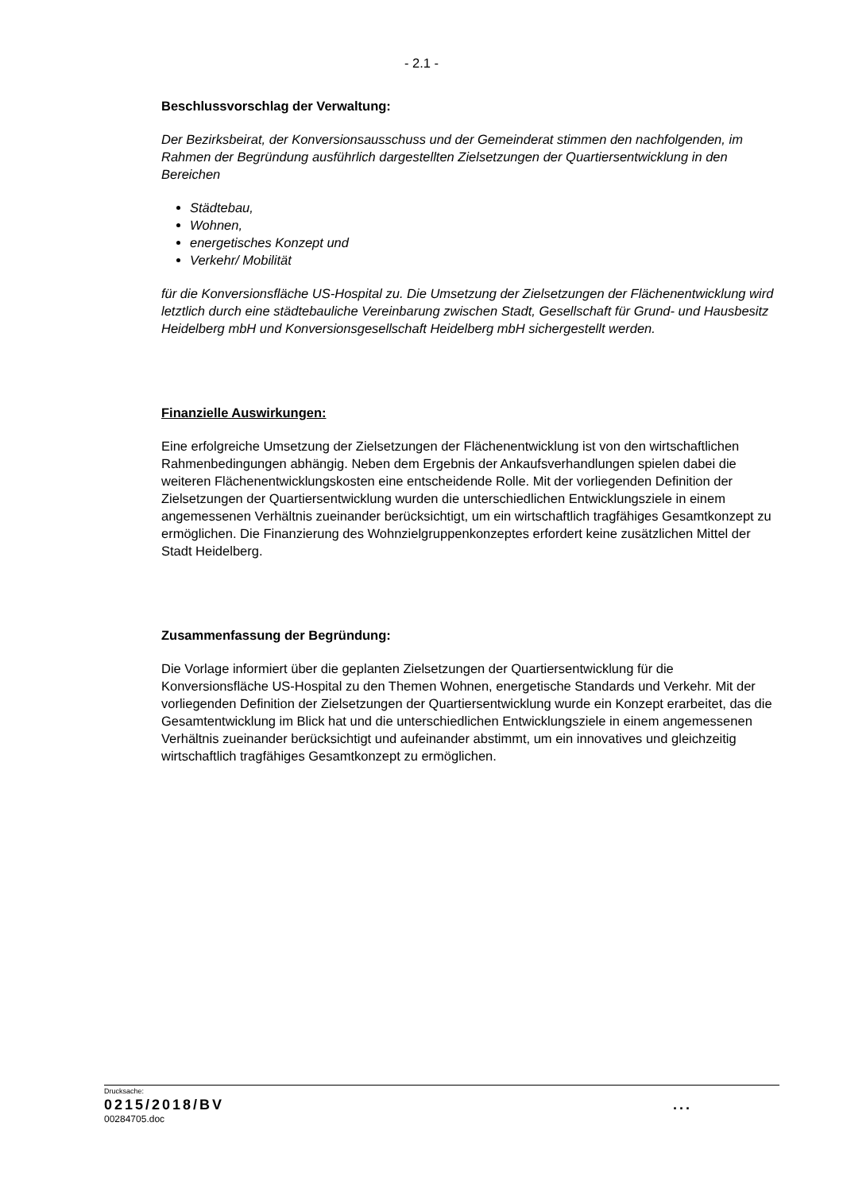- 2.1 -
Beschlussvorschlag der Verwaltung:
Der Bezirksbeirat, der Konversionsausschuss und der Gemeinderat stimmen den nachfolgenden, im Rahmen der Begründung ausführlich dargestellten Zielsetzungen der Quartiersentwicklung in den Bereichen
Städtebau,
Wohnen,
energetisches Konzept und
Verkehr/ Mobilität
für die Konversionsfläche US-Hospital zu. Die Umsetzung der Zielsetzungen der Flächenentwicklung wird letztlich durch eine städtebauliche Vereinbarung zwischen Stadt, Gesellschaft für Grund- und Hausbesitz Heidelberg mbH und Konversionsgesellschaft Heidelberg mbH sichergestellt werden.
Finanzielle Auswirkungen:
Eine erfolgreiche Umsetzung der Zielsetzungen der Flächenentwicklung ist von den wirtschaftlichen Rahmenbedingungen abhängig. Neben dem Ergebnis der Ankaufsverhandlungen spielen dabei die weiteren Flächenentwicklungskosten eine entscheidende Rolle. Mit der vorliegenden Definition der Zielsetzungen der Quartiersentwicklung wurden die unterschiedlichen Entwicklungsziele in einem angemessenen Verhältnis zueinander berücksichtigt, um ein wirtschaftlich tragfähiges Gesamtkonzept zu ermöglichen. Die Finanzierung des Wohnzielgruppenkonzeptes erfordert keine zusätzlichen Mittel der Stadt Heidelberg.
Zusammenfassung der Begründung:
Die Vorlage informiert über die geplanten Zielsetzungen der Quartiersentwicklung für die Konversionsfläche US-Hospital zu den Themen Wohnen, energetische Standards und Verkehr. Mit der vorliegenden Definition der Zielsetzungen der Quartiersentwicklung wurde ein Konzept erarbeitet, das die Gesamtentwicklung im Blick hat und die unterschiedlichen Entwicklungsziele in einem angemessenen Verhältnis zueinander berücksichtigt und aufeinander abstimmt, um ein innovatives und gleichzeitig wirtschaftlich tragfähiges Gesamtkonzept zu ermöglichen.
Drucksache:
0215/2018/BV ...
00284705.doc